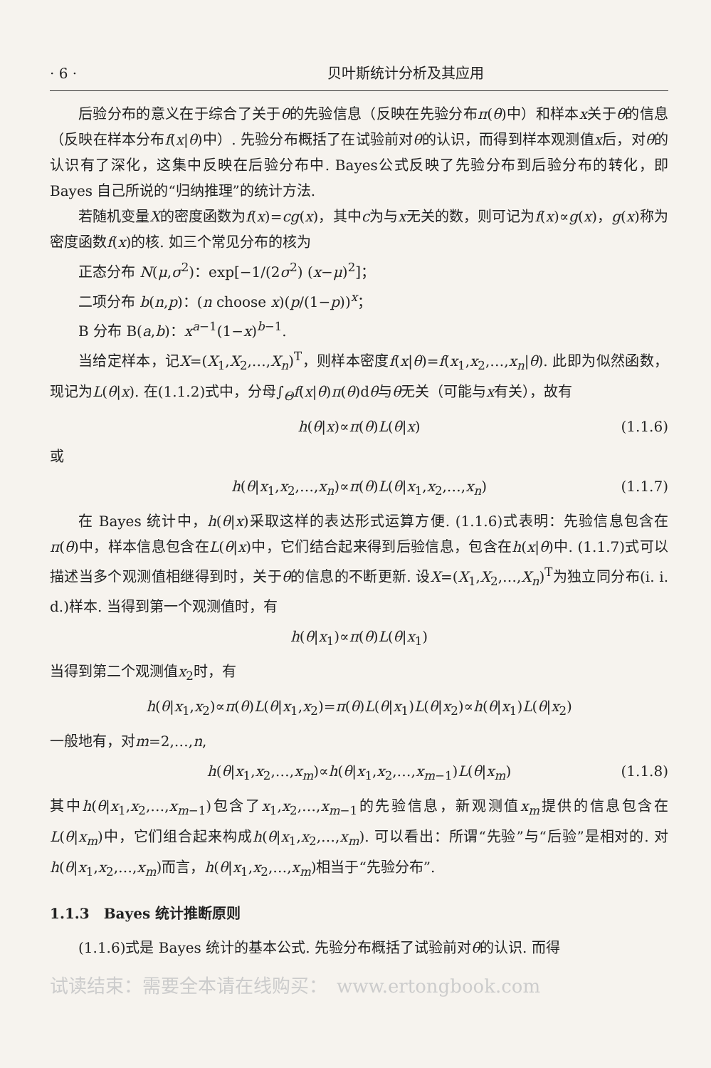· 6 · 贝叶斯统计分析及其应用
后验分布的意义在于综合了关于θ的先验信息（反映在先验分布π(θ)中）和样本x关于θ的信息（反映在样本分布f(x|θ)中）. 先验分布概括了在试验前对θ的认识，而得到样本观测值x后，对θ的认识有了深化，这集中反映在后验分布中. Bayes公式反映了先验分布到后验分布的转化，即 Bayes 自己所说的“归纳推理”的统计方法.
若随机变量X的密度函数为f(x)=cg(x)，其中c为与x无关的数，则可记为f(x)∝g(x)，g(x)称为密度函数f(x)的核. 如三个常见分布的核为
正态分布 N(μ,σ<sup>2</sup>)：exp[−1/(2σ<sup>2</sup>) (x−μ)<sup>2</sup>]；
二项分布 b(n,p)：(n choose x)(p/(1−p))<sup>x</sup>；
B 分布 B(a,b)：x<sup>a−1</sup>(1−x)<sup>b−1</sup>.
当给定样本，记X=(X<sub>1</sub>,X<sub>2</sub>,…,X<sub>n</sub>)<sup>T</sup>，则样本密度f(x|θ)=f(x<sub>1</sub>,x<sub>2</sub>,…,x<sub>n</sub>|θ). 此即为似然函数，现记为L(θ|x). 在(1.1.2)式中，分母∫<sub>Θ</sub>f(x|θ)π(θ)dθ与θ无关（可能与x有关），故有
h(θ|x)∝π(θ)L(θ|x) (1.1.6)
或
h(θ|x<sub>1</sub>,x<sub>2</sub>,…,x<sub>n</sub>)∝π(θ)L(θ|x<sub>1</sub>,x<sub>2</sub>,…,x<sub>n</sub>) (1.1.7)
在 Bayes 统计中，h(θ|x)采取这样的表达形式运算方便. (1.1.6)式表明：先验信息包含在π(θ)中，样本信息包含在L(θ|x)中，它们结合起来得到后验信息，包含在h(x|θ)中. (1.1.7)式可以描述当多个观测值相继得到时，关于θ的信息的不断更新. 设X=(X<sub>1</sub>,X<sub>2</sub>,…,X<sub>n</sub>)<sup>T</sup>为独立同分布(i. i. d.)样本. 当得到第一个观测值时，有
h(θ|x<sub>1</sub>)∝π(θ)L(θ|x<sub>1</sub>)
当得到第二个观测值x<sub>2</sub>时，有
h(θ|x<sub>1</sub>,x<sub>2</sub>)∝π(θ)L(θ|x<sub>1</sub>,x<sub>2</sub>)=π(θ)L(θ|x<sub>1</sub>)L(θ|x<sub>2</sub>)∝h(θ|x<sub>1</sub>)L(θ|x<sub>2</sub>)
一般地有，对m=2,…,n,
h(θ|x<sub>1</sub>,x<sub>2</sub>,…,x<sub>m</sub>)∝h(θ|x<sub>1</sub>,x<sub>2</sub>,…,x<sub>m−1</sub>)L(θ|x<sub>m</sub>) (1.1.8)
其中h(θ|x<sub>1</sub>,x<sub>2</sub>,…,x<sub>m−1</sub>)包含了x<sub>1</sub>,x<sub>2</sub>,…,x<sub>m−1</sub>的先验信息，新观测值x<sub>m</sub>提供的信息包含在L(θ|x<sub>m</sub>)中，它们组合起来构成h(θ|x<sub>1</sub>,x<sub>2</sub>,…,x<sub>m</sub>). 可以看出：所谓“先验”与“后验”是相对的. 对h(θ|x<sub>1</sub>,x<sub>2</sub>,…,x<sub>m</sub>)而言，h(θ|x<sub>1</sub>,x<sub>2</sub>,…,x<sub>m</sub>)相当于“先验分布”.
1.1.3　Bayes 统计推断原则
(1.1.6)式是 Bayes 统计的基本公式. 先验分布概括了试验前对θ的认识. 而得
试读结束：需要全本请在线购买：　www.ertongbook.com